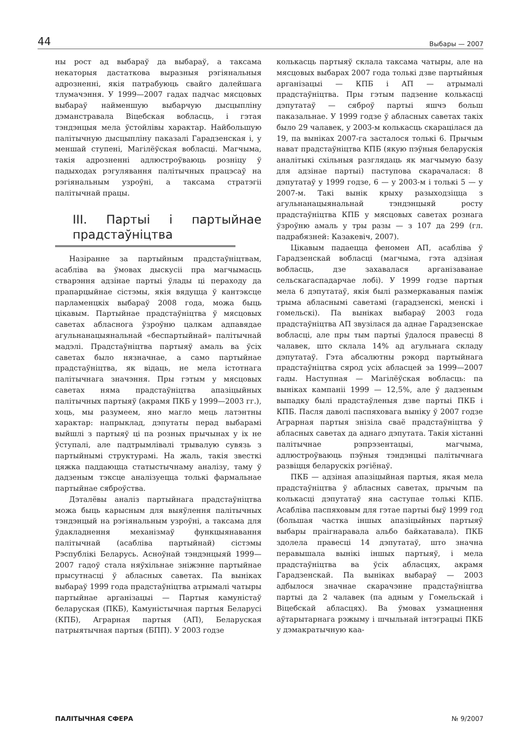44 Выбары — 2007
ны рост ад выбараў да выбараў, а таксама некаторыя дастаткова выразныя рэгіянальныя адрозненні, якія патрабуюць свайго далейшага тлумачэння. У 1999—2007 гадах падчас мясцовых выбараў найменшую выбарчую дысцыпліну дэманстравала Віцебская вобласць, і гэтая тэндэнцыя мела ўстойлівы характар. Найбольшую палітычную дысцыпліну паказалі Гарадзенская і, у меншай ступені, Магілёўская вобласці. Магчыма, такія адрозненні адлюстроўваюць розніцу ў падыходах рэгулявання палітычных працэсаў на рэгіянальным узроўні, а таксама стратэгіі палітычнай працы.
III. Партыі і партыйнае прадстаўніцтва
Назіранне за партыйным прадстаўніцтвам, асабліва ва ўмовах дыскусіі пра магчымасць стварэння адзінае партыі ўлады ці пераходу да прапарцыйнае сістэмы, якія вядуцца ў кантэксце парламенцкіх выбараў 2008 года, можа быць цікавым. Партыйнае прадстаўніцтва ў мясцовых саветах абласнога ўзроўню цалкам адпавядае агульнанацыянальнай «беспартыйнай» палітычнай мадэлі. Прадстаўніцтва партыяў амаль ва ўсіх саветах было нязначнае, а само партыйнае прадстаўніцтва, як відаць, не мела істотнага палітычнага значэння. Пры гэтым у мясцовых саветах няма прадстаўніцтва апазіцыйных палітычных партыяў (акрамя ПКБ у 1999—2003 гг.), хоць, мы разумеем, яно магло мець латэнтны характар: напрыклад, дэпутаты перад выбарамі выйшлі з партыяў ці па розных прычынах у іх не ўступалі, але падтрымлівалі трывалую сувязь з партыйнымі структурамі. На жаль, такія звесткі цяжка паддаюцца статыстычнаму аналізу, таму ў дадзеным тэксце аналізуецца толькі фармальнае партыйнае сяброўства.
Дэталёвы аналіз партыйнага прадстаўніцтва можа быць карысным для выяўлення палітычных тэндэнцый на рэгіянальным узроўні, а таксама для ўдакладнення механізмаў функцыянавання палітычнай (асабліва партыйнай) сістэмы Рэспублікі Беларусь. Асноўнай тэндэнцыяй 1999—2007 гадоў стала няўхільнае зніжэнне партыйнае прысутнасці ў абласных саветах. Па выніках выбараў 1999 года прадстаўніцтва атрымалі чатыры партыйнае арганізацыі — Партыя камуністаў беларуская (ПКБ), Камуністычная партыя Беларусі (КПБ), Аграрная партыя (АП), Беларуская патрыятычная партыя (БПП). У 2003 годзе
колькасць партыяў склала таксама чатыры, але на мясцовых выбарах 2007 года толькі дзве партыйныя арганізацыі — КПБ і АП — атрымалі прадстаўніцтва. Пры гэтым падзенне колькасці дэпутатаў — сяброў партыі яшчэ больш паказальнае. У 1999 годзе ў абласных саветах такіх было 29 чалавек, у 2003-м колькасць скарацілася да 19, па выніках 2007-га засталося толькі 6. Прычым нават прадстаўніцтва КПБ (якую пэўныя беларускія аналітыкі схільныя разглядаць як магчымую базу для адзінае партыі) паступова скарачалася: 8 дэпутатаў у 1999 годзе, 6 — у 2003-м і толькі 5 — у 2007-м. Такі вынік крыху разыходзіцца з агульнанацыянальнай тэндэнцыяй росту прадстаўніцтва КПБ у мясцовых саветах рознага ўзроўню амаль у тры разы — з 107 да 299 (гл. падрабязней: Казакевіч, 2007).
Цікавым падаецца феномен АП, асабліва ў Гарадзенскай вобласці (магчыма, гэта адзіная вобласць, дзе захавалася арганізаванае сельскагаспадарчае лобі). У 1999 годзе партыя мела 6 дэпутатаў, якія былі размеркаваныя паміж трыма абласнымі саветамі (гарадзенскі, менскі і гомельскі). Па выніках выбараў 2003 года прадстаўніцтва АП звузілася да аднае Гарадзенскае вобласці, але пры тым партыі ўдалося правесці 8 чалавек, што склала 14% ад агульнага складу дэпутатаў. Гэта абсалютны рэкорд партыйнага прадстаўніцтва сярод усіх абласцей за 1999—2007 гады. Наступная — Магілёўская вобласць: па выніках кампаніі 1999 — 12,5%, але ў дадзеным выпадку былі прадстаўленыя дзве партыі ПКБ і КПБ. Пасля даволі паспяховага выніку ў 2007 годзе Аграрная партыя знізіла сваё прадстаўніцтва ў абласных саветах да аднаго дэпутата. Такія хістанні палітычнае рэпрэзентацыі, магчыма, адлюстроўваюць пэўныя тэндэнцыі палітычнага развіцця беларускіх рэгіёнаў.
ПКБ — адзіная апазіцыйная партыя, якая мела прадстаўніцтва ў абласных саветах, прычым па колькасці дэпутатаў яна саступае толькі КПБ. Асабліва паспяховым для гэтае партыі быў 1999 год (большая частка іншых апазіцыйных партыяў выбары праігнаравала альбо байкатавала). ПКБ здолела правесці 14 дэпутатаў, што значна перавышала вынікі іншых партыяў, і мела прадстаўніцтва ва ўсіх абласцях, акрамя Гарадзенскай. Па выніках выбараў — 2003 адбылося значнае скарачэнне прадстаўніцтва партыі да 2 чалавек (па адным у Гомельскай і Віцебскай абласцях). Ва ўмовах узмацнення аўтарытарнага рэжыму і шчыльнай інтэграцыі ПКБ у дэмакратычную каа-
ПАЛІТЫЧНАЯ СФЕРА № 9/2007